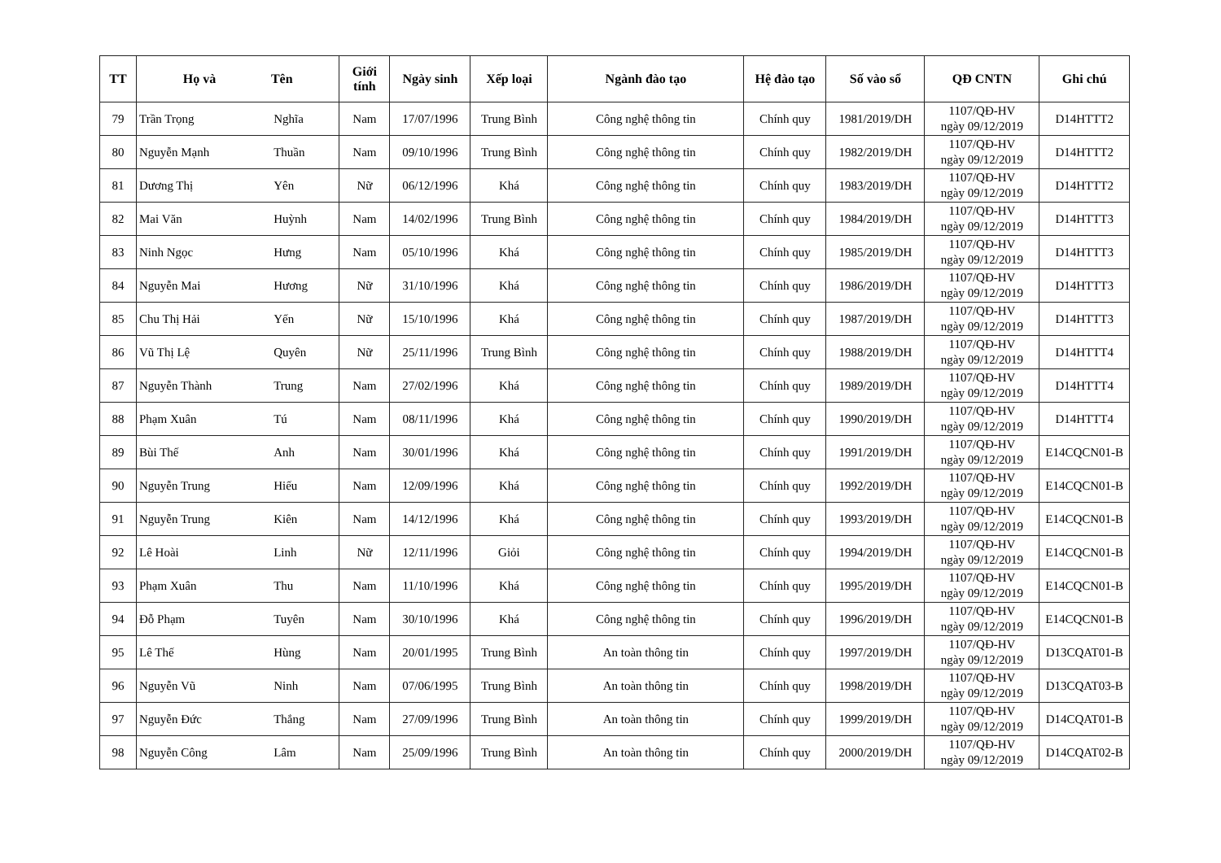| TT | Họ và Tên | | Giới tính | Ngày sinh | Xếp loại | Ngành đào tạo | Hệ đào tạo | Số vào sổ | QĐ CNTN | Ghi chú |
| --- | --- | --- | --- | --- | --- | --- | --- | --- | --- | --- |
| 79 | Trần Trọng | Nghĩa | Nam | 17/07/1996 | Trung Bình | Công nghệ thông tin | Chính quy | 1981/2019/DH | 1107/QĐ-HV ngày 09/12/2019 | D14HTTT2 |
| 80 | Nguyễn Mạnh | Thuần | Nam | 09/10/1996 | Trung Bình | Công nghệ thông tin | Chính quy | 1982/2019/DH | 1107/QĐ-HV ngày 09/12/2019 | D14HTTT2 |
| 81 | Dương Thị | Yên | Nữ | 06/12/1996 | Khá | Công nghệ thông tin | Chính quy | 1983/2019/DH | 1107/QĐ-HV ngày 09/12/2019 | D14HTTT2 |
| 82 | Mai Văn | Huỳnh | Nam | 14/02/1996 | Trung Bình | Công nghệ thông tin | Chính quy | 1984/2019/DH | 1107/QĐ-HV ngày 09/12/2019 | D14HTTT3 |
| 83 | Ninh Ngọc | Hưng | Nam | 05/10/1996 | Khá | Công nghệ thông tin | Chính quy | 1985/2019/DH | 1107/QĐ-HV ngày 09/12/2019 | D14HTTT3 |
| 84 | Nguyễn Mai | Hương | Nữ | 31/10/1996 | Khá | Công nghệ thông tin | Chính quy | 1986/2019/DH | 1107/QĐ-HV ngày 09/12/2019 | D14HTTT3 |
| 85 | Chu Thị Hải | Yến | Nữ | 15/10/1996 | Khá | Công nghệ thông tin | Chính quy | 1987/2019/DH | 1107/QĐ-HV ngày 09/12/2019 | D14HTTT3 |
| 86 | Vũ Thị Lệ | Quyên | Nữ | 25/11/1996 | Trung Bình | Công nghệ thông tin | Chính quy | 1988/2019/DH | 1107/QĐ-HV ngày 09/12/2019 | D14HTTT4 |
| 87 | Nguyễn Thành | Trung | Nam | 27/02/1996 | Khá | Công nghệ thông tin | Chính quy | 1989/2019/DH | 1107/QĐ-HV ngày 09/12/2019 | D14HTTT4 |
| 88 | Phạm Xuân | Tú | Nam | 08/11/1996 | Khá | Công nghệ thông tin | Chính quy | 1990/2019/DH | 1107/QĐ-HV ngày 09/12/2019 | D14HTTT4 |
| 89 | Bùi Thế | Anh | Nam | 30/01/1996 | Khá | Công nghệ thông tin | Chính quy | 1991/2019/DH | 1107/QĐ-HV ngày 09/12/2019 | E14CQCN01-B |
| 90 | Nguyễn Trung | Hiếu | Nam | 12/09/1996 | Khá | Công nghệ thông tin | Chính quy | 1992/2019/DH | 1107/QĐ-HV ngày 09/12/2019 | E14CQCN01-B |
| 91 | Nguyễn Trung | Kiên | Nam | 14/12/1996 | Khá | Công nghệ thông tin | Chính quy | 1993/2019/DH | 1107/QĐ-HV ngày 09/12/2019 | E14CQCN01-B |
| 92 | Lê Hoài | Linh | Nữ | 12/11/1996 | Giỏi | Công nghệ thông tin | Chính quy | 1994/2019/DH | 1107/QĐ-HV ngày 09/12/2019 | E14CQCN01-B |
| 93 | Phạm Xuân | Thu | Nam | 11/10/1996 | Khá | Công nghệ thông tin | Chính quy | 1995/2019/DH | 1107/QĐ-HV ngày 09/12/2019 | E14CQCN01-B |
| 94 | Đỗ Phạm | Tuyên | Nam | 30/10/1996 | Khá | Công nghệ thông tin | Chính quy | 1996/2019/DH | 1107/QĐ-HV ngày 09/12/2019 | E14CQCN01-B |
| 95 | Lê Thế | Hùng | Nam | 20/01/1995 | Trung Bình | An toàn thông tin | Chính quy | 1997/2019/DH | 1107/QĐ-HV ngày 09/12/2019 | D13CQAT01-B |
| 96 | Nguyễn Vũ | Ninh | Nam | 07/06/1995 | Trung Bình | An toàn thông tin | Chính quy | 1998/2019/DH | 1107/QĐ-HV ngày 09/12/2019 | D13CQAT03-B |
| 97 | Nguyễn Đức | Thắng | Nam | 27/09/1996 | Trung Bình | An toàn thông tin | Chính quy | 1999/2019/DH | 1107/QĐ-HV ngày 09/12/2019 | D14CQAT01-B |
| 98 | Nguyễn Công | Lâm | Nam | 25/09/1996 | Trung Bình | An toàn thông tin | Chính quy | 2000/2019/DH | 1107/QĐ-HV ngày 09/12/2019 | D14CQAT02-B |